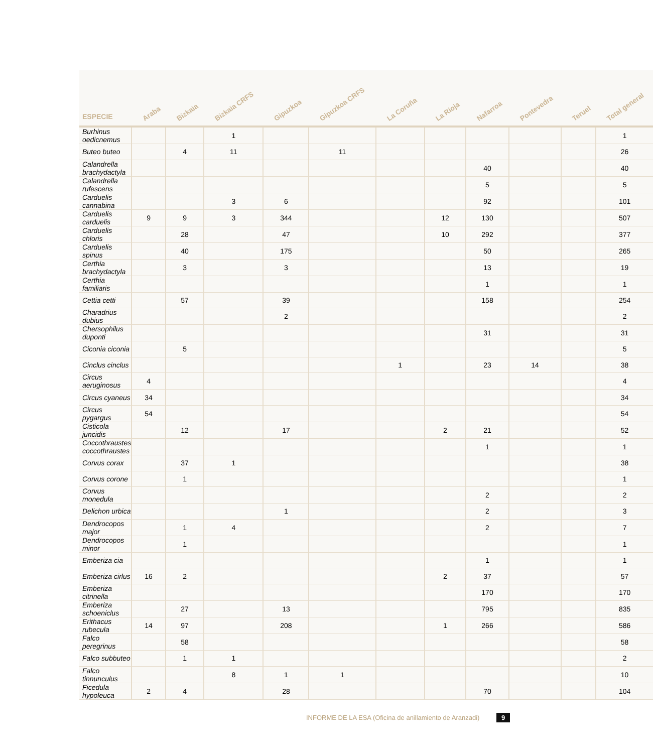| ESPECIE | Araba | Bizkaia | Bizkaia CRFS | Gipuzkoa | Gipuzkoa CRFS | La Coruña | La Rioja | Nafarroa | Pontevedra | Teruel | Total general |
| --- | --- | --- | --- | --- | --- | --- | --- | --- | --- | --- | --- |
| Burhinus oedicnemus | | | 1 | | | | | | | | 1 |
| Buteo buteo | | 4 | 11 | | 11 | | | | | | 26 |
| Calandrella brachydactyla | | | | | | | | 40 | | | 40 |
| Calandrella rufescens | | | | | | | | 5 | | | 5 |
| Carduelis cannabina | | | 3 | 6 | | | | 92 | | | 101 |
| Carduelis carduelis | 9 | 9 | 3 | 344 | | | 12 | 130 | | | 507 |
| Carduelis chloris | | 28 | | 47 | | | 10 | 292 | | | 377 |
| Carduelis spinus | | 40 | | 175 | | | | 50 | | | 265 |
| Certhia brachydactyla | | 3 | | 3 | | | | 13 | | | 19 |
| Certhia familiaris | | | | | | | | 1 | | | 1 |
| Cettia cetti | | 57 | | 39 | | | | 158 | | | 254 |
| Charadrius dubius | | | | 2 | | | | | | | 2 |
| Chersophilus duponti | | | | | | | | 31 | | | 31 |
| Ciconia ciconia | | 5 | | | | | | | | | 5 |
| Cinclus cinclus | | | | | | 1 | | 23 | 14 | | 38 |
| Circus aeruginosus | 4 | | | | | | | | | | 4 |
| Circus cyaneus | 34 | | | | | | | | | | 34 |
| Circus pygargus | 54 | | | | | | | | | | 54 |
| Cisticola juncidis | | 12 | | 17 | | | 2 | 21 | | | 52 |
| Coccothraustes coccothraustes | | | | | | | | 1 | | | 1 |
| Corvus corax | | 37 | 1 | | | | | | | | 38 |
| Corvus corone | | 1 | | | | | | | | | 1 |
| Corvus monedula | | | | | | | | 2 | | | 2 |
| Delichon urbica | | | | 1 | | | | 2 | | | 3 |
| Dendrocopos major | | 1 | 4 | | | | | 2 | | | 7 |
| Dendrocopos minor | | 1 | | | | | | | | | 1 |
| Emberiza cia | | | | | | | | 1 | | | 1 |
| Emberiza cirlus | 16 | 2 | | | | | 2 | 37 | | | 57 |
| Emberiza citrinella | | | | | | | | 170 | | | 170 |
| Emberiza schoeniclus | | 27 | | 13 | | | | 795 | | | 835 |
| Erithacus rubecula | 14 | 97 | | 208 | | | 1 | 266 | | | 586 |
| Falco peregrinus | | 58 | | | | | | | | | 58 |
| Falco subbuteo | | 1 | 1 | | | | | | | | 2 |
| Falco tinnunculus | | | 8 | 1 | 1 | | | | | | 10 |
| Ficedula hypoleuca | 2 | 4 | | 28 | | | | 70 | | | 104 |
INFORME DE LA ESA (Oficina de anillamiento de Aranzadi) 9